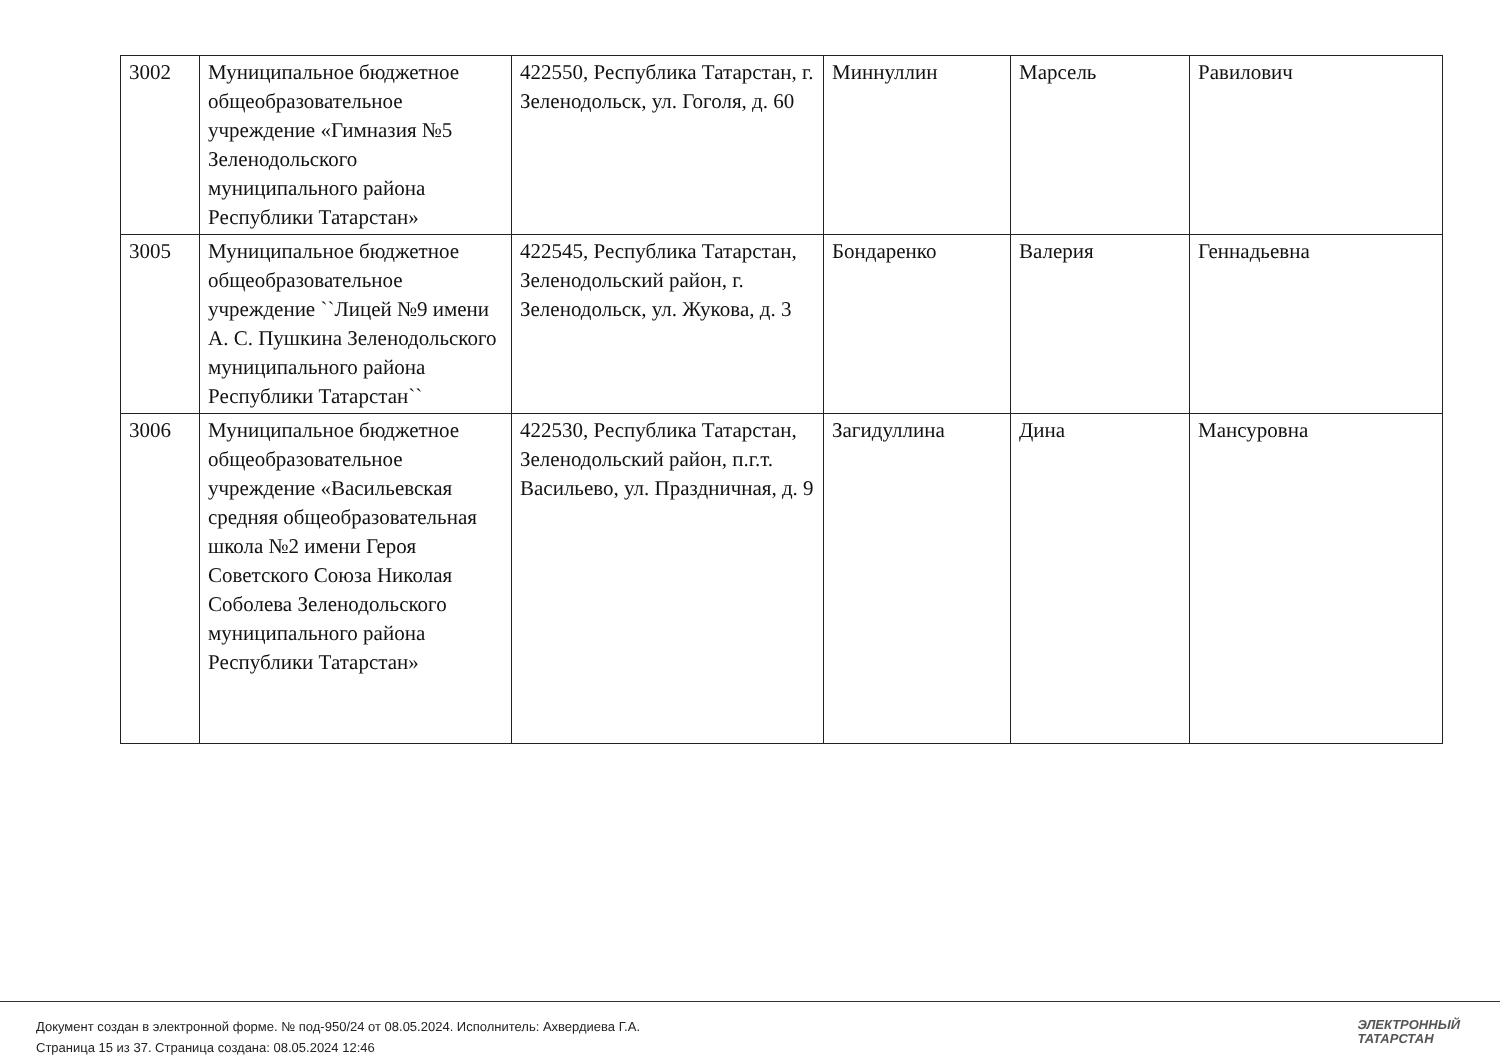| 3002 | Муниципальное бюджетное общеобразовательное учреждение «Гимназия №5 Зеленодольского муниципального района Республики Татарстан» | 422550, Республика Татарстан, г. Зеленодольск, ул. Гоголя, д. 60 | Миннуллин | Марсель | Равилович |
| 3005 | Муниципальное бюджетное общеобразовательное учреждение ``Лицей №9 имени А. С. Пушкина Зеленодольского муниципального района Республики Татарстан`` | 422545, Республика Татарстан, Зеленодольский район, г. Зеленодольск, ул. Жукова, д. 3 | Бондаренко | Валерия | Геннадьевна |
| 3006 | Муниципальное бюджетное общеобразовательное учреждение «Васильевская средняя общеобразовательная школа №2 имени Героя Советского Союза Николая Соболева Зеленодольского муниципального района Республики Татарстан» | 422530, Республика Татарстан, Зеленодольский район, п.г.т. Васильево, ул. Праздничная, д. 9 | Загидуллина | Дина | Мансуровна |
Документ создан в электронной форме. № под-950/24 от 08.05.2024. Исполнитель: Ахвердиева Г.А.
Страница 15 из 37. Страница создана: 08.05.2024 12:46
ЭЛЕКТРОННЫЙ
ТАТАРСТАН